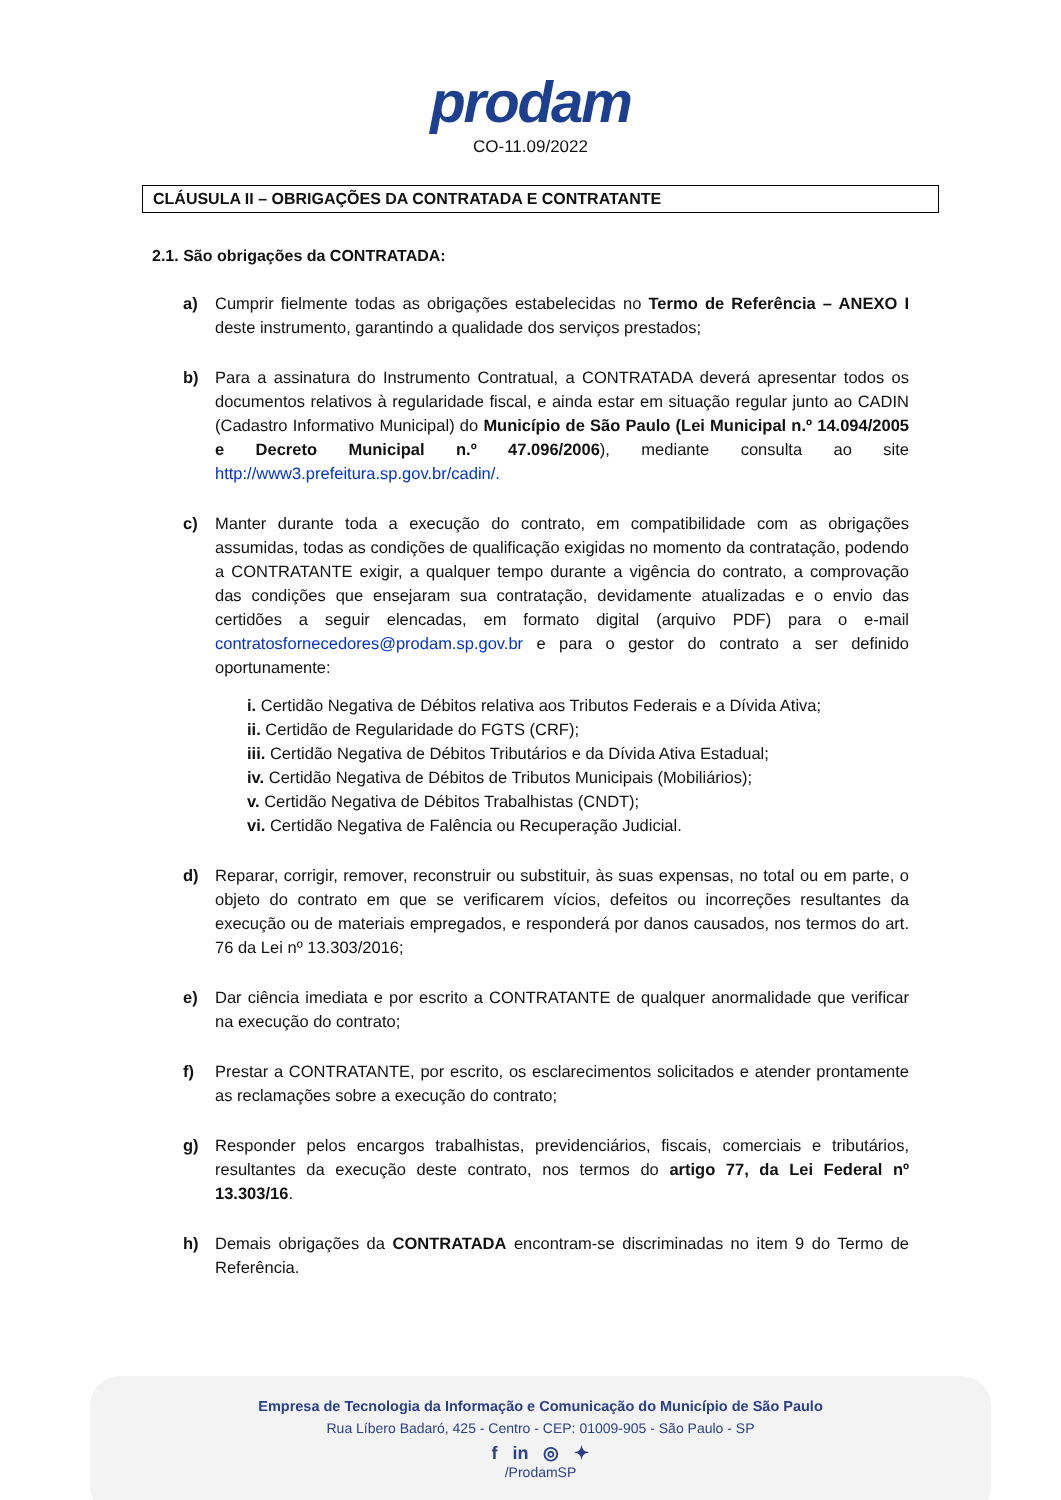prodam
CO-11.09/2022
CLÁUSULA II – OBRIGAÇÕES DA CONTRATADA E CONTRATANTE
2.1. São obrigações da CONTRATADA:
a) Cumprir fielmente todas as obrigações estabelecidas no Termo de Referência – ANEXO I deste instrumento, garantindo a qualidade dos serviços prestados;
b) Para a assinatura do Instrumento Contratual, a CONTRATADA deverá apresentar todos os documentos relativos à regularidade fiscal, e ainda estar em situação regular junto ao CADIN (Cadastro Informativo Municipal) do Município de São Paulo (Lei Municipal n.º 14.094/2005 e Decreto Municipal n.º 47.096/2006), mediante consulta ao site http://www3.prefeitura.sp.gov.br/cadin/.
c) Manter durante toda a execução do contrato, em compatibilidade com as obrigações assumidas, todas as condições de qualificação exigidas no momento da contratação, podendo a CONTRATANTE exigir, a qualquer tempo durante a vigência do contrato, a comprovação das condições que ensejaram sua contratação, devidamente atualizadas e o envio das certidões a seguir elencadas, em formato digital (arquivo PDF) para o e-mail contratosfornecedores@prodam.sp.gov.br e para o gestor do contrato a ser definido oportunamente:
i. Certidão Negativa de Débitos relativa aos Tributos Federais e a Dívida Ativa;
ii. Certidão de Regularidade do FGTS (CRF);
iii. Certidão Negativa de Débitos Tributários e da Dívida Ativa Estadual;
iv. Certidão Negativa de Débitos de Tributos Municipais (Mobiliários);
v. Certidão Negativa de Débitos Trabalhistas (CNDT);
vi. Certidão Negativa de Falência ou Recuperação Judicial.
d) Reparar, corrigir, remover, reconstruir ou substituir, às suas expensas, no total ou em parte, o objeto do contrato em que se verificarem vícios, defeitos ou incorreções resultantes da execução ou de materiais empregados, e responderá por danos causados, nos termos do art. 76 da Lei nº 13.303/2016;
e) Dar ciência imediata e por escrito a CONTRATANTE de qualquer anormalidade que verificar na execução do contrato;
f) Prestar a CONTRATANTE, por escrito, os esclarecimentos solicitados e atender prontamente as reclamações sobre a execução do contrato;
g) Responder pelos encargos trabalhistas, previdenciários, fiscais, comerciais e tributários, resultantes da execução deste contrato, nos termos do artigo 77, da Lei Federal nº 13.303/16.
h) Demais obrigações da CONTRATADA encontram-se discriminadas no item 9 do Termo de Referência.
Empresa de Tecnologia da Informação e Comunicação do Município de São Paulo
Rua Líbero Badaró, 425 - Centro - CEP: 01009-905 - São Paulo - SP
f in ◎ ✦
/ProdamSP